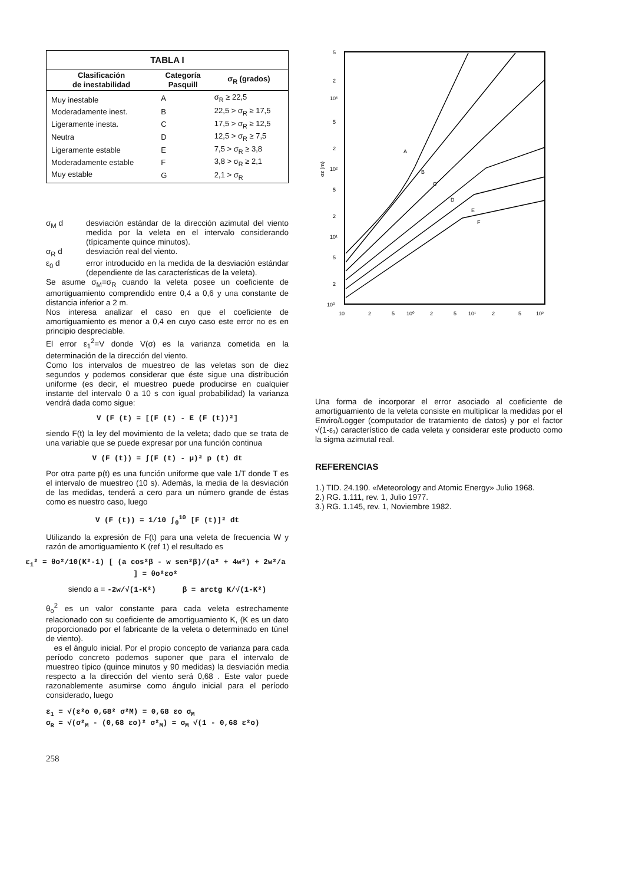| TABLA I | | |
| --- | --- | --- |
| Clasificación de inestabilidad | Categoría Pasquill | σ<sub>R</sub> (grados) |
| Muy inestable | A | σ<sub>R</sub> ≥ 22,5 |
| Moderadamente inest. | B | 22,5 > σ<sub>R</sub> ≥ 17,5 |
| Ligeramente inesta. | C | 17,5 > σ<sub>R</sub> ≥ 12,5 |
| Neutra | D | 12,5 > σ<sub>R</sub> ≥ 7,5 |
| Ligeramente estable | E | 7,5 > σ<sub>R</sub> ≥ 3,8 |
| Moderadamente estable | F | 3,8 > σ<sub>R</sub> ≥ 2,1 |
| Muy estable | G | 2,1 > σ<sub>R</sub> |
σ<sub>M</sub> d desviación estándar de la dirección azimutal del viento medida por la veleta en el intervalo considerando (típicamente quince minutos).
σ<sub>R</sub> d desviación real del viento.
ε<sub>0</sub> d error introducido en la medida de la desviación estándar (dependiente de las características de la veleta).
Se asume σ<sub>M</sub>=σ<sub>R</sub> cuando la veleta posee un coeficiente de amortiguamiento comprendido entre 0,4 a 0,6 y una constante de distancia inferior a 2 m.
Nos interesa analizar el caso en que el coeficiente de amortiguamiento es menor a 0,4 en cuyo caso este error no es en principio despreciable.
El error ε<sub>1</sub><sup>2</sup>=V donde V(σ) es la varianza cometida en la determinación de la dirección del viento.
Como los intervalos de muestreo de las veletas son de diez segundos y podemos considerar que éste sigue una distribución uniforme (es decir, el muestreo puede producirse en cualquier instante del intervalo 0 a 10 s con igual probabilidad) la varianza vendrá dada como sigue:
V (F (t) = [(F (t) - E (F (t))²]
siendo F(t) la ley del movimiento de la veleta; dado que se trata de una variable que se puede expresar por una función continua
V (F (t)) = ∫(F (t) - μ)² p (t) dt
Por otra parte p(t) es una función uniforme que vale 1/T donde T es el intervalo de muestreo (10 s). Además, la media de la desviación de las medidas, tenderá a cero para un número grande de éstas como es nuestro caso, luego
V (F (t)) = 1/10 ∫<sub>0</sub><sup>10</sup> [F (t)]² dt
Utilizando la expresión de F(t) para una veleta de frecuencia W y razón de amortiguamiento K (ref 1) el resultado es
ε<sub>1</sub>² = θo²/10(K²-1) [ (a cos²β - w sen²β)/(a² + 4w²) + 2w²/a ] = θo²εo²
siendo a = -2w/√(1-K²) β = arctg K/√(1-K²)
θ<sub>o</sub><sup>2</sup> es un valor constante para cada veleta estrechamente relacionado con su coeficiente de amortiguamiento K, (K es un dato proporcionado por el fabricante de la veleta o determinado en túnel de viento).
es el ángulo inicial. Por el propio concepto de varianza para cada período concreto podemos suponer que para el intervalo de muestreo típico (quince minutos y 90 medidas) la desviación media respecto a la dirección del viento será 0,68 . Este valor puede razonablemente asumirse como ángulo inicial para el período considerado, luego
ε<sub>1</sub> = √(ε²o 0,68² σ²M) = 0,68 εo σ<sub>M</sub>
σ<sub>R</sub> = √(σ²<sub>M</sub> - (0,68 εo)² σ²<sub>M</sub>) = σ<sub>M</sub> √(1 - 0,68 ε²o)
258
5
2
10³
5
2
10²
5
2
10¹
5
2
10⁰
10
2
5
10⁰
2
5
10¹
2
5
10²
σz (m)
A
B
C
D
E
F
Una forma de incorporar el error asociado al coeficiente de amortiguamiento de la veleta consiste en multiplicar la medidas por el Enviro/Logger (computador de tratamiento de datos) y por el factor √(1-ε₁) característico de cada veleta y considerar este producto como la sigma azimutal real.
REFERENCIAS
1.) TID. 24.190. «Meteorology and Atomic Energy» Julio 1968.
2.) RG. 1.111, rev. 1, Julio 1977.
3.) RG. 1.145, rev. 1, Noviembre 1982.